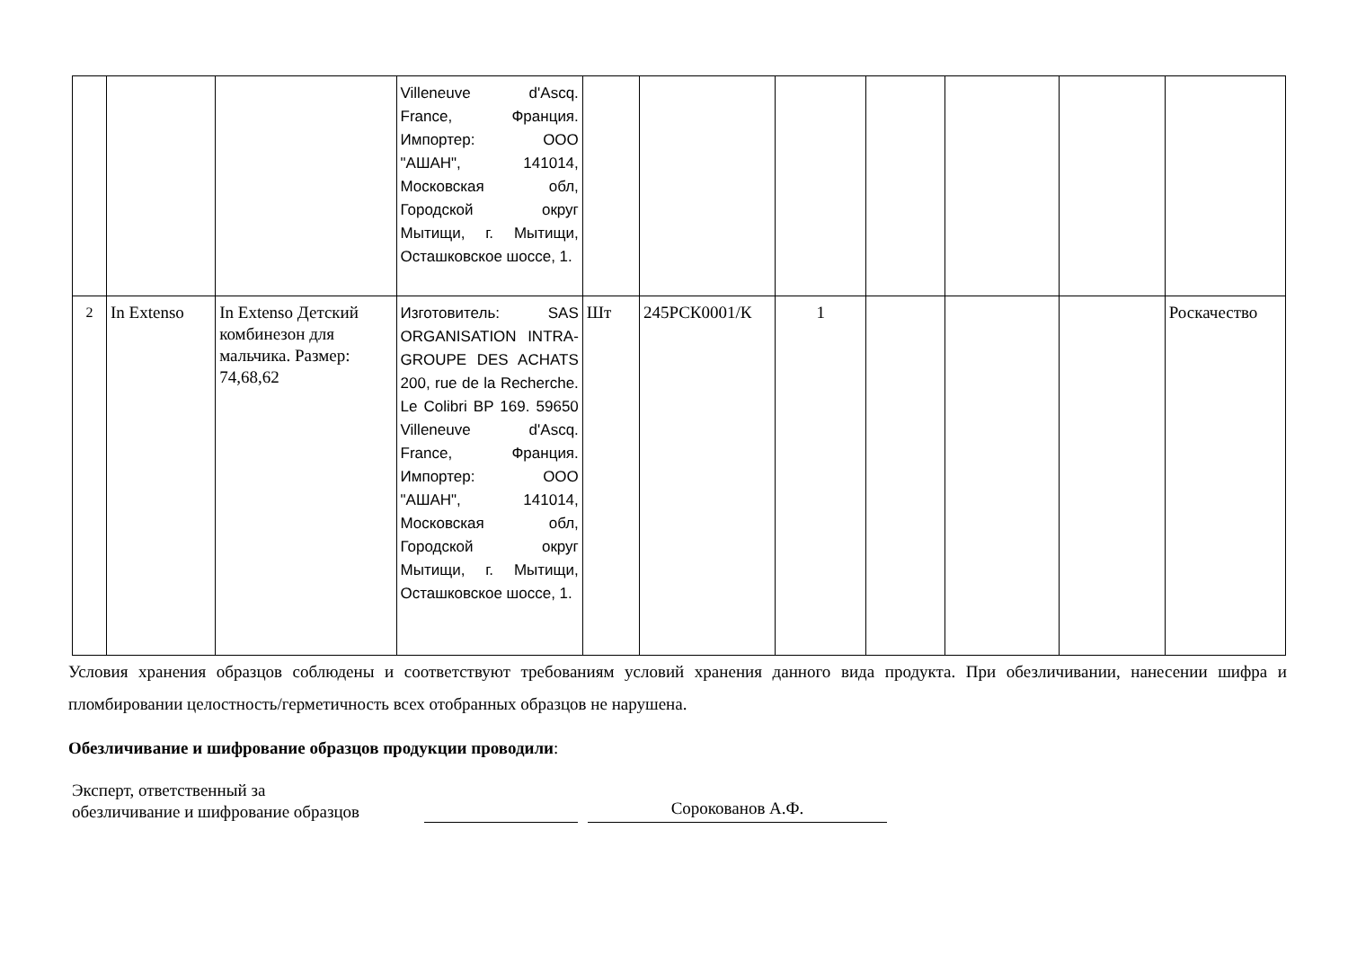| | | | Villeneuve d'Ascq. France, Франция. Импортер: ООО "АШАН", 141014, Московская обл, Городской округ Мытищи, г. Мытищи, Осташковское шоссе, 1. | | | | | | | |
| 2 | In Extenso | In Extenso Детский комбинезон для мальчика. Размер: 74,68,62 | Изготовитель: SAS ORGANISATION INTRA-GROUPE DES ACHATS 200, rue de la Recherche. Le Colibri BP 169. 59650 Villeneuve d'Ascq. France, Франция. Импортер: ООО "АШАН", 141014, Московская обл, Городской округ Мытищи, г. Мытищи, Осташковское шоссе, 1. | Шт | 245РСК0001/К | 1 | | | | Роскачество |
Условия хранения образцов соблюдены и соответствуют требованиям условий хранения данного вида продукта. При обезличивании, нанесении шифра и пломбировании целостность/герметичность всех отобранных образцов не нарушена.
Обезличивание и шифрование образцов продукции проводили:
Эксперт, ответственный за
обезличивание и шифрование образцов
Сорокованов А.Ф.